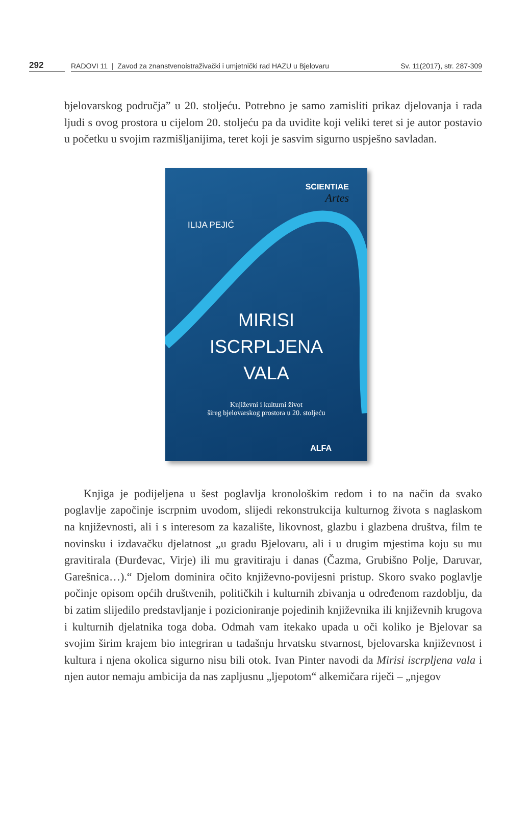292
RADOVI 11 | Zavod za znanstvenoistraživački i umjetnički rad HAZU u Bjelovaru Sv. 11(2017), str. 287-309
bjelovarskog područja” u 20. stoljeću. Potrebno je samo zamisliti prikaz djelovanja i rada ljudi s ovog prostora u cijelom 20. stoljeću pa da uvidite koji veliki teret si je autor postavio u početku u svojim razmišljanijima, teret koji je sasvim sigurno uspješno savladan.
SCIENTIAE
Artes
ILIJA PEJIĆ
MIRISI
ISCRPLJENA
VALA
Književni i kulturni život
šireg bjelovarskog prostora u 20. stoljeću
ALFA
Knjiga je podijeljena u šest poglavlja kronološkim redom i to na način da svako poglavlje započinje iscrpnim uvodom, slijedi rekonstrukcija kulturnog života s naglaskom na književnosti, ali i s interesom za kazalište, likovnost, glazbu i glazbena društva, film te novinsku i izdavačku djelatnost „u gradu Bjelovaru, ali i u drugim mjestima koju su mu gravitirala (Đurđevac, Virje) ili mu gravitiraju i danas (Čazma, Grubišno Polje, Daruvar, Garešnica…).“ Djelom dominira očito književno-povijesni pristup. Skoro svako poglavlje počinje opisom općih društvenih, političkih i kulturnih zbivanja u određenom razdoblju, da bi zatim slijedilo predstavljanje i pozicioniranje pojedinih književnika ili književnih krugova i kulturnih djelatnika toga doba. Odmah vam itekako upada u oči koliko je Bjelovar sa svojim širim krajem bio integriran u tadašnju hrvatsku stvarnost, bjelovarska književnost i kultura i njena okolica sigurno nisu bili otok. Ivan Pinter navodi da Mirisi iscrpljena vala i njen autor nemaju ambicija da nas zapljusnu „ljepotom“ alkemičara riječi – „njegov